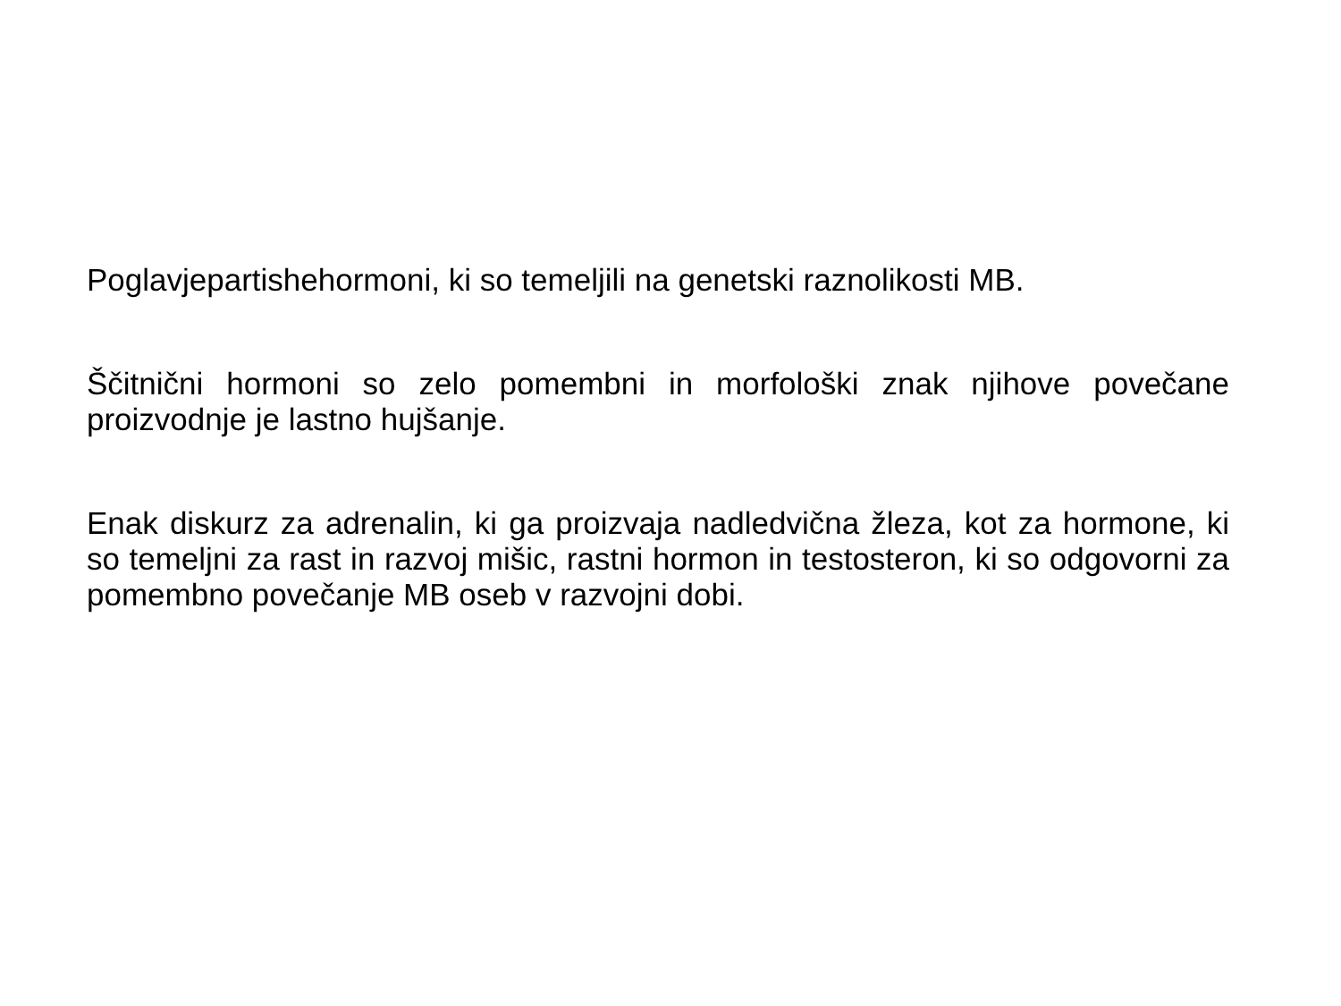Poglavjepartishehormoni, ki so temeljili na genetski raznolikosti MB.
Ščitnični hormoni so zelo pomembni in morfološki znak njihove povečane proizvodnje je lastno hujšanje.
Enak diskurz za adrenalin, ki ga proizvaja nadledvična žleza, kot za hormone, ki so temeljni za rast in razvoj mišic, rastni hormon in testosteron, ki so odgovorni za pomembno povečanje MB oseb v razvojni dobi.